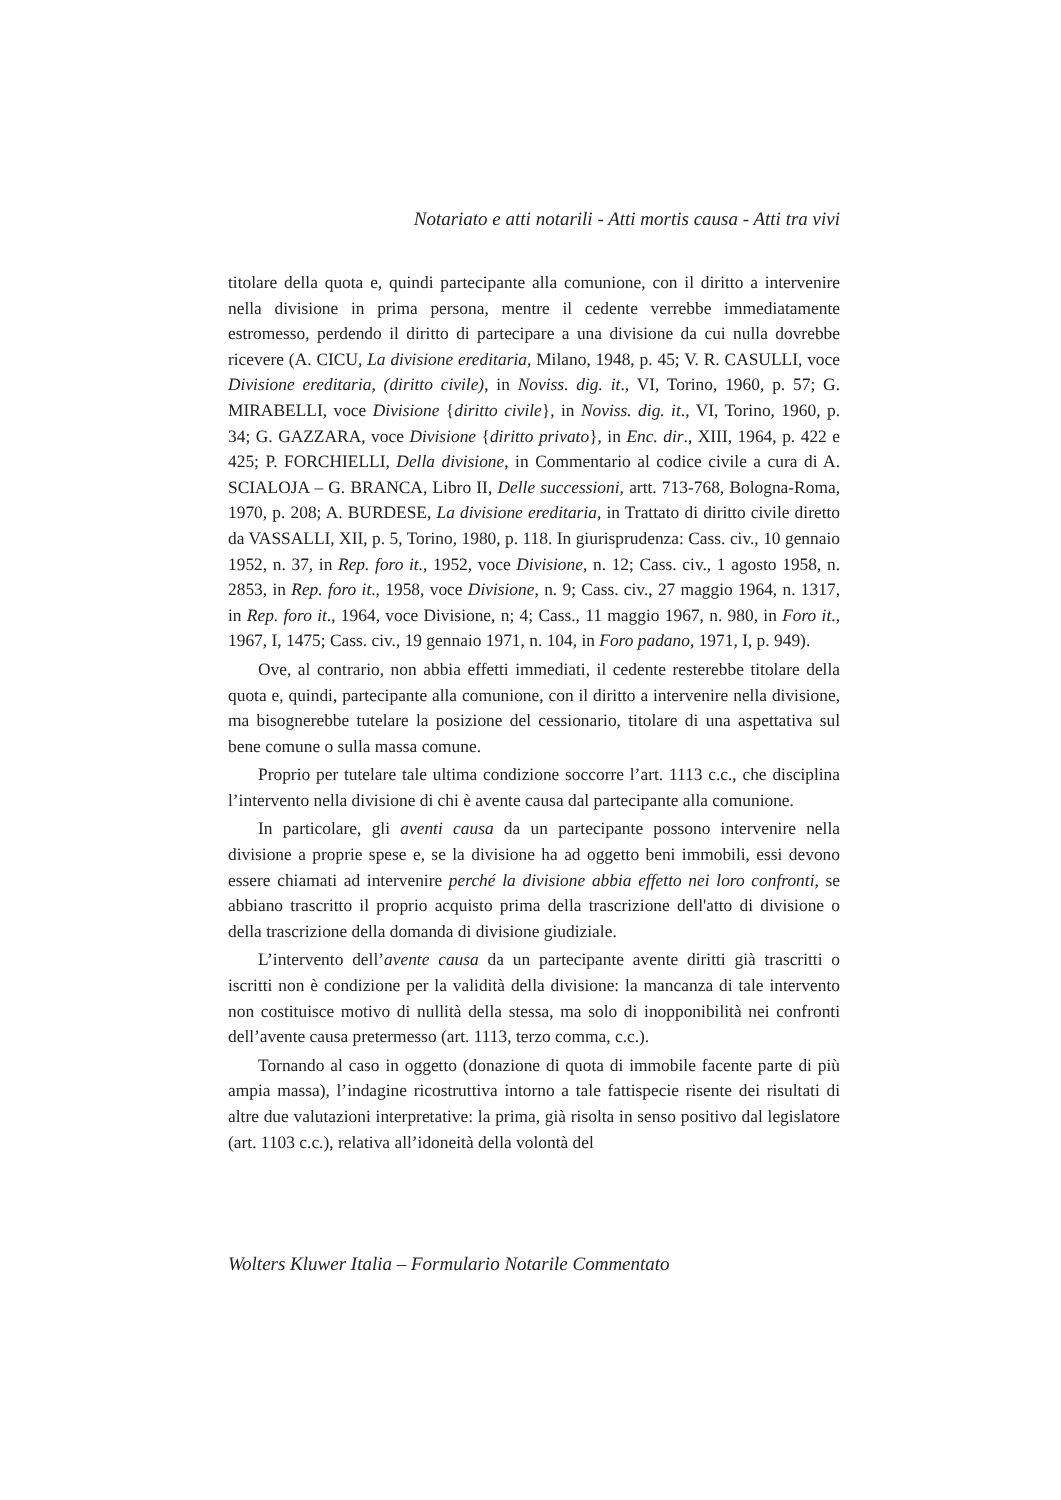Notariato e atti notarili - Atti mortis causa - Atti tra vivi
titolare della quota e, quindi partecipante alla comunione, con il diritto a intervenire nella divisione in prima persona, mentre il cedente verrebbe immediatamente estromesso, perdendo il diritto di partecipare a una divisione da cui nulla dovrebbe ricevere (A. CICU, La divisione ereditaria, Milano, 1948, p. 45; V. R. CASULLI, voce Divisione ereditaria, (diritto civile), in Noviss. dig. it., VI, Torino, 1960, p. 57; G. MIRABELLI, voce Divisione {diritto civile}, in Noviss. dig. it., VI, Torino, 1960, p. 34; G. GAZZARA, voce Divisione {diritto privato}, in Enc. dir., XIII, 1964, p. 422 e 425; P. FORCHIELLI, Della divisione, in Commentario al codice civile a cura di A. SCIALOJA – G. BRANCA, Libro II, Delle successioni, artt. 713-768, Bologna-Roma, 1970, p. 208; A. BURDESE, La divisione ereditaria, in Trattato di diritto civile diretto da VASSALLI, XII, p. 5, Torino, 1980, p. 118. In giurisprudenza: Cass. civ., 10 gennaio 1952, n. 37, in Rep. foro it., 1952, voce Divisione, n. 12; Cass. civ., 1 agosto 1958, n. 2853, in Rep. foro it., 1958, voce Divisione, n. 9; Cass. civ., 27 maggio 1964, n. 1317, in Rep. foro it., 1964, voce Divisione, n; 4; Cass., 11 maggio 1967, n. 980, in Foro it., 1967, I, 1475; Cass. civ., 19 gennaio 1971, n. 104, in Foro padano, 1971, I, p. 949).
Ove, al contrario, non abbia effetti immediati, il cedente resterebbe titolare della quota e, quindi, partecipante alla comunione, con il diritto a intervenire nella divisione, ma bisognerebbe tutelare la posizione del cessionario, titolare di una aspettativa sul bene comune o sulla massa comune.
Proprio per tutelare tale ultima condizione soccorre l’art. 1113 c.c., che disciplina l’intervento nella divisione di chi è avente causa dal partecipante alla comunione.
In particolare, gli aventi causa da un partecipante possono intervenire nella divisione a proprie spese e, se la divisione ha ad oggetto beni immobili, essi devono essere chiamati ad intervenire perché la divisione abbia effetto nei loro confronti, se abbiano trascritto il proprio acquisto prima della trascrizione dell'atto di divisione o della trascrizione della domanda di divisione giudiziale.
L’intervento dell’avente causa da un partecipante avente diritti già trascritti o iscritti non è condizione per la validità della divisione: la mancanza di tale intervento non costituisce motivo di nullità della stessa, ma solo di inopponibilità nei confronti dell’avente causa pretermesso (art. 1113, terzo comma, c.c.).
Tornando al caso in oggetto (donazione di quota di immobile facente parte di più ampia massa), l’indagine ricostruttiva intorno a tale fattispecie risente dei risultati di altre due valutazioni interpretative: la prima, già risolta in senso positivo dal legislatore (art. 1103 c.c.), relativa all’idoneità della volontà del
Wolters Kluwer Italia – Formulario Notarile Commentato